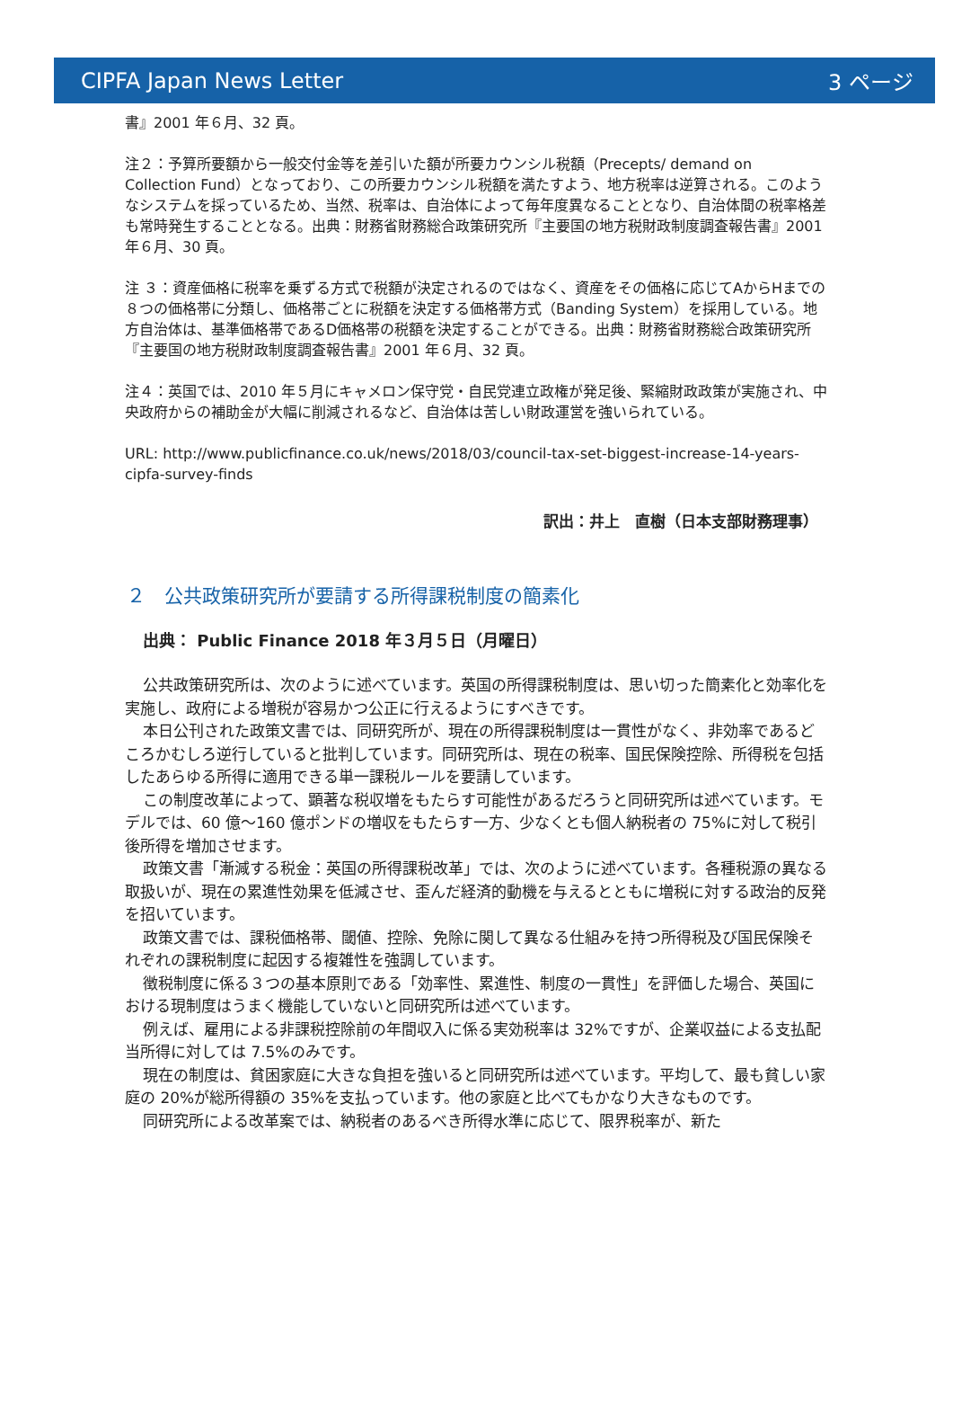CIPFA Japan News Letter 3 ページ
書』2001 年６月、32 頁。
注２：予算所要額から一般交付金等を差引いた額が所要カウンシル税額（Precepts/ demand on Collection Fund）となっており、この所要カウンシル税額を満たすよう、地方税率は逆算される。このようなシステムを採っているため、当然、税率は、自治体によって毎年度異なることとなり、自治体間の税率格差も常時発生することとなる。出典：財務省財務総合政策研究所『主要国の地方税財政制度調査報告書』2001 年６月、30 頁。
注 ３：資産価格に税率を乗ずる方式で税額が決定されるのではなく、資産をその価格に応じてAからHまでの８つの価格帯に分類し、価格帯ごとに税額を決定する価格帯方式（Banding System）を採用している。地方自治体は、基準価格帯であるD価格帯の税額を決定することができる。出典：財務省財務総合政策研究所『主要国の地方税財政制度調査報告書』2001 年６月、32 頁。
注４：英国では、2010 年５月にキャメロン保守党・自民党連立政権が発足後、緊縮財政政策が実施され、中央政府からの補助金が大幅に削減されるなど、自治体は苦しい財政運営を強いられている。
URL: http://www.publicfinance.co.uk/news/2018/03/council-tax-set-biggest-increase-14-years-cipfa-survey-finds
訳出：井上　直樹（日本支部財務理事）
２　公共政策研究所が要請する所得課税制度の簡素化
出典： Public Finance 2018 年３月５日（月曜日）
公共政策研究所は、次のように述べています。英国の所得課税制度は、思い切った簡素化と効率化を実施し、政府による増税が容易かつ公正に行えるようにすべきです。
本日公刊された政策文書では、同研究所が、現在の所得課税制度は一貫性がなく、非効率であるどころかむしろ逆行していると批判しています。同研究所は、現在の税率、国民保険控除、所得税を包括したあらゆる所得に適用できる単一課税ルールを要請しています。
この制度改革によって、顕著な税収増をもたらす可能性があるだろうと同研究所は述べています。モデルでは、60 億～160 億ポンドの増収をもたらす一方、少なくとも個人納税者の 75%に対して税引後所得を増加させます。
政策文書「漸減する税金：英国の所得課税改革」では、次のように述べています。各種税源の異なる取扱いが、現在の累進性効果を低減させ、歪んだ経済的動機を与えるとともに増税に対する政治的反発を招いています。
政策文書では、課税価格帯、閾値、控除、免除に関して異なる仕組みを持つ所得税及び国民保険それぞれの課税制度に起因する複雑性を強調しています。
徴税制度に係る３つの基本原則である「効率性、累進性、制度の一貫性」を評価した場合、英国における現制度はうまく機能していないと同研究所は述べています。
例えば、雇用による非課税控除前の年間収入に係る実効税率は 32%ですが、企業収益による支払配当所得に対しては 7.5%のみです。
現在の制度は、貧困家庭に大きな負担を強いると同研究所は述べています。平均して、最も貧しい家庭の 20%が総所得額の 35%を支払っています。他の家庭と比べてもかなり大きなものです。
同研究所による改革案では、納税者のあるべき所得水準に応じて、限界税率が、新た